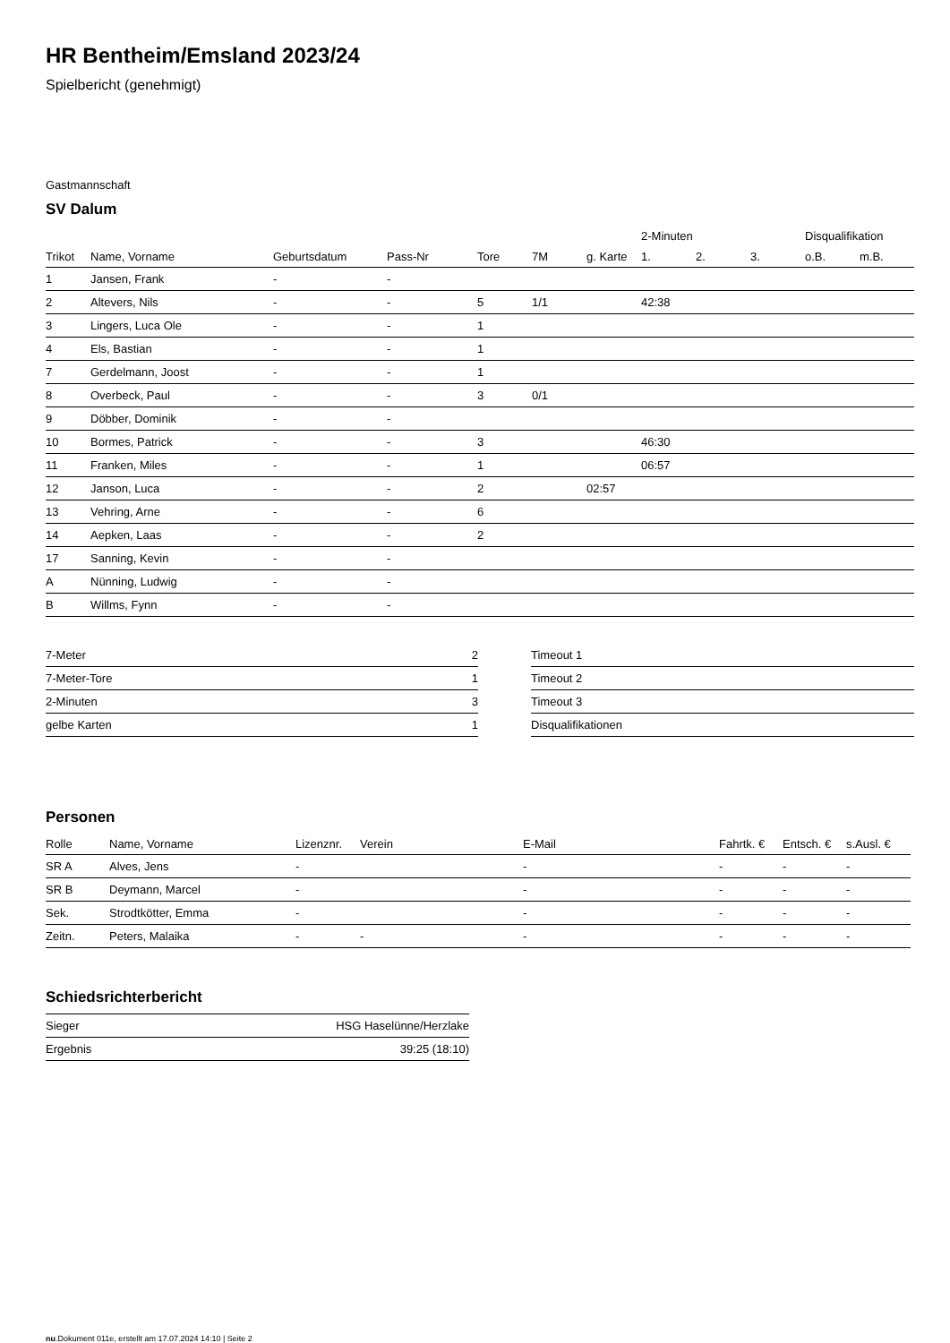HR Bentheim/Emsland 2023/24
Spielbericht (genehmigt)
Gastmannschaft
SV Dalum
| | | | | | | | 2-Minuten | | | Disqualifikation | |
| --- | --- | --- | --- | --- | --- | --- | --- | --- | --- | --- | --- |
| Trikot | Name, Vorname | Geburtsdatum | Pass-Nr | Tore | 7M | g. Karte | 1. | 2. | 3. | o.B. | m.B. |
| 1 | Jansen, Frank | - | - | | | | | | | | |
| 2 | Altevers, Nils | - | - | 5 | 1/1 | | 42:38 | | | | |
| 3 | Lingers, Luca Ole | - | - | 1 | | | | | | | |
| 4 | Els, Bastian | - | - | 1 | | | | | | | |
| 7 | Gerdelmann, Joost | - | - | 1 | | | | | | | |
| 8 | Overbeck, Paul | - | - | 3 | 0/1 | | | | | | |
| 9 | Döbber, Dominik | - | - | | | | | | | | |
| 10 | Bormes, Patrick | - | - | 3 | | | 46:30 | | | | |
| 11 | Franken, Miles | - | - | 1 | | | 06:57 | | | | |
| 12 | Janson, Luca | - | - | 2 | | 02:57 | | | | | |
| 13 | Vehring, Arne | - | - | 6 | | | | | | | |
| 14 | Aepken, Laas | - | - | 2 | | | | | | | |
| 17 | Sanning, Kevin | - | - | | | | | | | | |
| A | Nünning, Ludwig | - | - | | | | | | | | |
| B | Willms, Fynn | - | - | | | | | | | | |
| 7-Meter | 2 |
| 7-Meter-Tore | 1 |
| 2-Minuten | 3 |
| gelbe Karten | 1 |
| Timeout 1 |
| Timeout 2 |
| Timeout 3 |
| Disqualifikationen |
Personen
| Rolle | Name, Vorname | Lizenznr. | Verein | E-Mail | Fahrtk. € | Entsch. € | s.Ausl. € |
| --- | --- | --- | --- | --- | --- | --- | --- |
| SR A | Alves, Jens | - | | - | - | - | - |
| SR B | Deymann, Marcel | - | | - | - | - | - |
| Sek. | Strodtkötter, Emma | - | | - | - | - | - |
| Zeitn. | Peters, Malaika | - | - | - | - | - | - |
Schiedsrichterbericht
| Sieger | HSG Haselünne/Herzlake |
| Ergebnis | 39:25 (18:10) |
nu.Dokument 011e, erstellt am 17.07.2024 14:10 | Seite 2